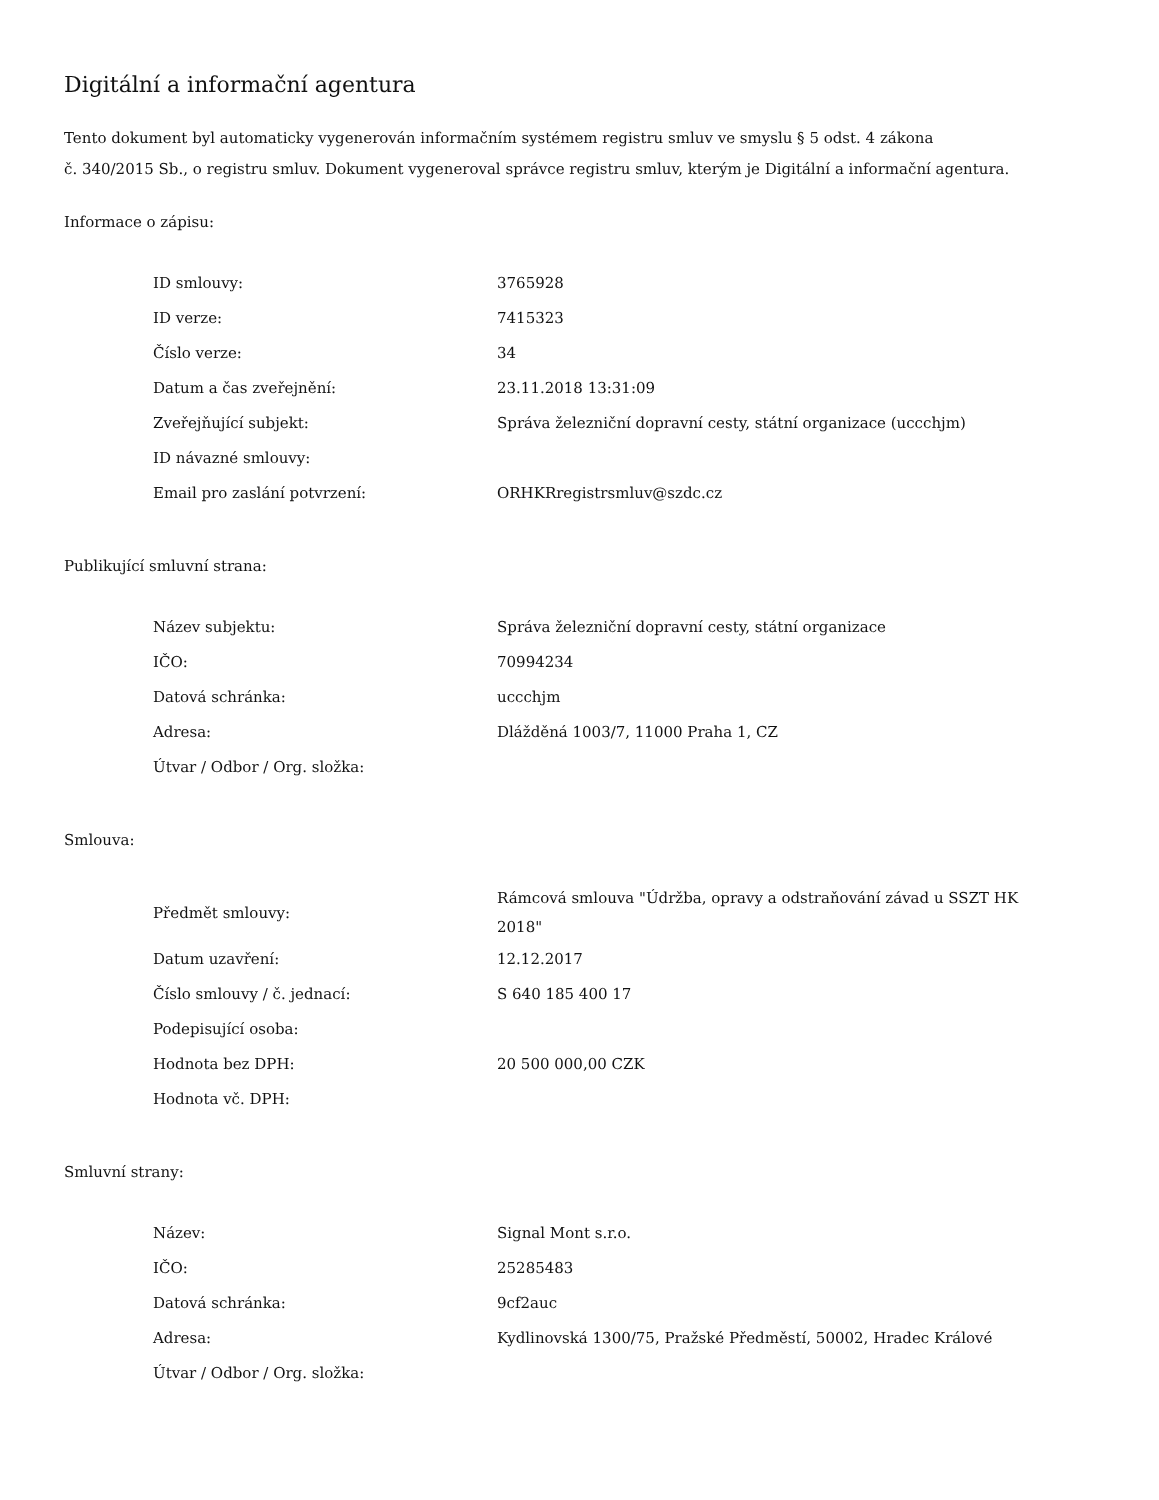Digitální a informační agentura
Tento dokument byl automaticky vygenerován informačním systémem registru smluv ve smyslu § 5 odst. 4 zákona
č. 340/2015 Sb., o registru smluv. Dokument vygeneroval správce registru smluv, kterým je Digitální a informační agentura.
Informace o zápisu:
| ID smlouvy: | 3765928 |
| ID verze: | 7415323 |
| Číslo verze: | 34 |
| Datum a čas zveřejnění: | 23.11.2018 13:31:09 |
| Zveřejňující subjekt: | Správa železniční dopravní cesty, státní organizace (uccchjm) |
| ID návazné smlouvy: | |
| Email pro zaslání potvrzení: | ORHKRregistrsmluv@szdc.cz |
Publikující smluvní strana:
| Název subjektu: | Správa železniční dopravní cesty, státní organizace |
| IČO: | 70994234 |
| Datová schránka: | uccchjm |
| Adresa: | Dlážděná 1003/7, 11000 Praha 1, CZ |
| Útvar / Odbor / Org. složka: | |
Smlouva:
| Předmět smlouvy: | Rámcová smlouva "Údržba, opravy a odstraňování závad u SSZT HK 2018" |
| Datum uzavření: | 12.12.2017 |
| Číslo smlouvy / č. jednací: | S 640 185 400 17 |
| Podepisující osoba: | |
| Hodnota bez DPH: | 20 500 000,00 CZK |
| Hodnota vč. DPH: | |
Smluvní strany:
| Název: | Signal Mont s.r.o. |
| IČO: | 25285483 |
| Datová schránka: | 9cf2auc |
| Adresa: | Kydlinovská 1300/75, Pražské Předměstí, 50002, Hradec Králové |
| Útvar / Odbor / Org. složka: | |